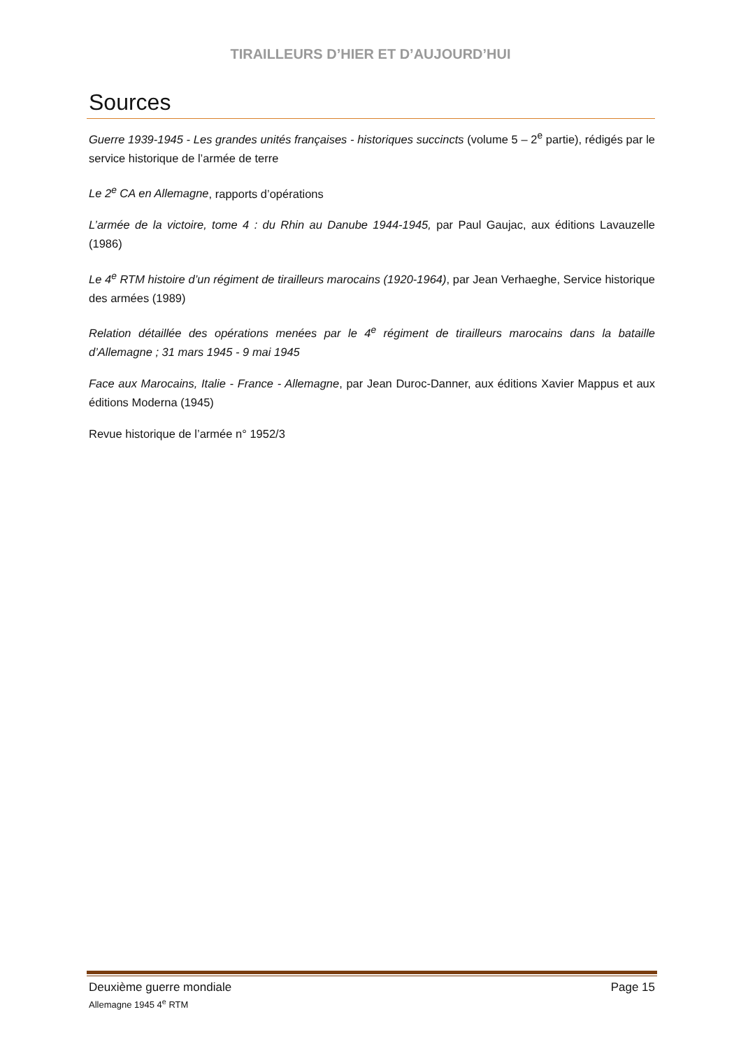TIRAILLEURS D’HIER ET D’AUJOURD’HUI
Sources
Guerre 1939-1945 - Les grandes unités françaises - historiques succincts (volume 5 – 2<sup>e</sup> partie), rédigés par le service historique de l’armée de terre
Le 2<sup>e</sup> CA en Allemagne, rapports d’opérations
L’armée de la victoire, tome 4 : du Rhin au Danube 1944-1945, par Paul Gaujac, aux éditions Lavauzelle (1986)
Le 4<sup>e</sup> RTM histoire d’un régiment de tirailleurs marocains (1920-1964), par Jean Verhaeghe, Service historique des armées (1989)
Relation détaillée des opérations menées par le 4<sup>e</sup> régiment de tirailleurs marocains dans la bataille d’Allemagne ; 31 mars 1945 - 9 mai 1945
Face aux Marocains, Italie - France - Allemagne, par Jean Duroc-Danner, aux éditions Xavier Mappus et aux éditions Moderna (1945)
Revue historique de l’armée n° 1952/3
Deuxième guerre mondiale Page 15
Allemagne 1945 4<sup>e</sup> RTM